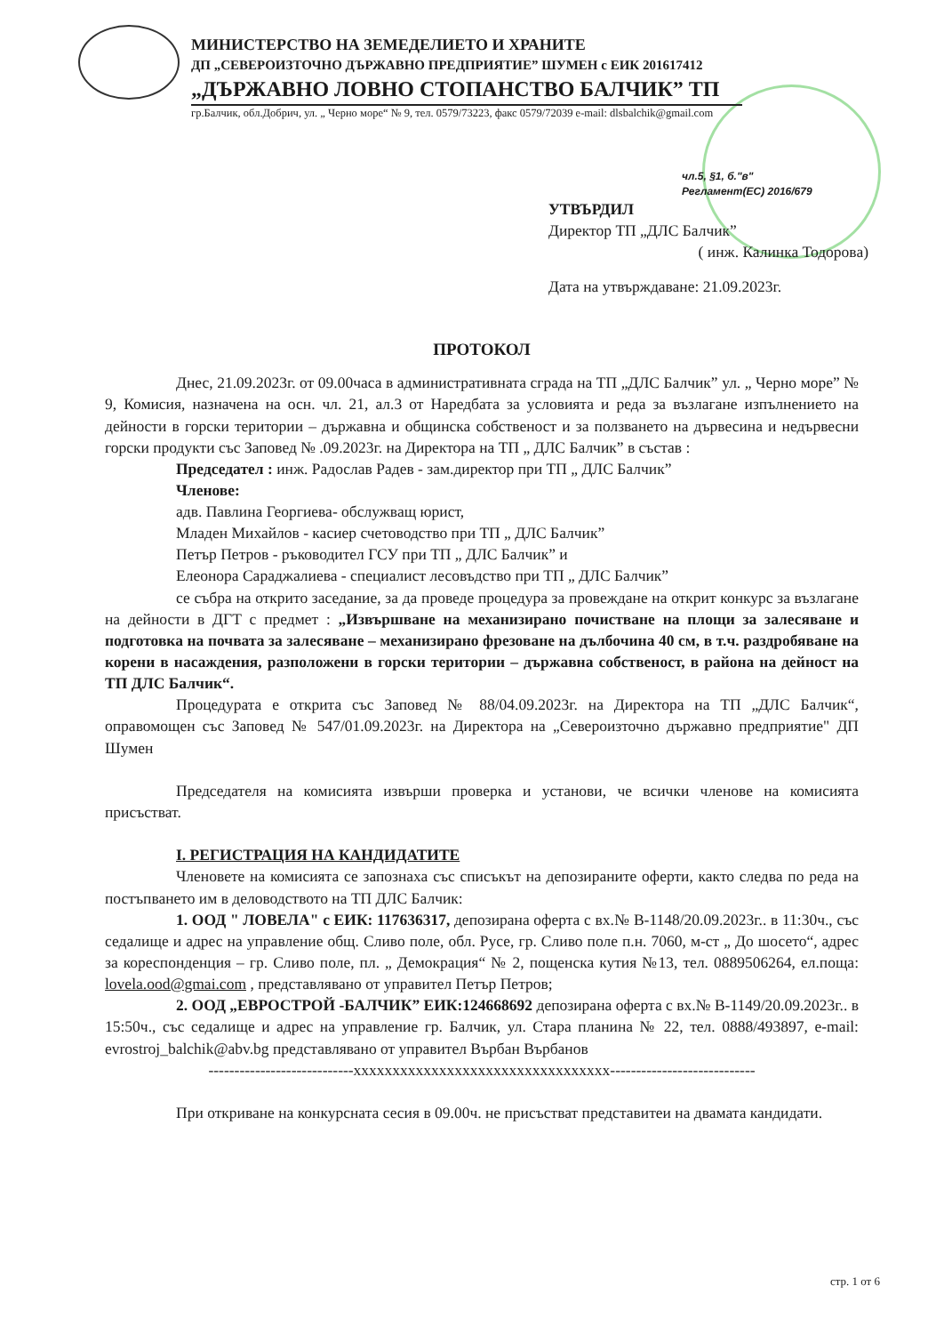МИНИСТЕРСТВО НА ЗЕМЕДЕЛИЕТО И ХРАНИТЕ
ДП „СЕВЕРОИЗТОЧНО ДЪРЖАВНО ПРЕДПРИЯТИЕ” ШУМЕН с ЕИК 201617412
„ДЪРЖАВНО ЛОВНО СТОПАНСТВО БАЛЧИК” ТП
гр.Балчик, обл.Добрич, ул. „ Черно море“ № 9, тел. 0579/73223, факс 0579/72039 e-mail: dlsbalchik@gmail.com
чл.5, §1, б."в"
Регламент(ЕС) 2016/679
УТВЪРДИЛ
Директор ТП „ДЛС Балчик”
( инж. Калинка Тодорова)
Дата на утвърждаване: 21.09.2023г.
ПРОТОКОЛ
Днес, 21.09.2023г. от 09.00часа в административната сграда на ТП „ДЛС Балчик” ул. „ Черно море” № 9, Комисия, назначена на осн. чл. 21, ал.3 от Наредбата за условията и реда за възлагане изпълнението на дейности в горски територии – държавна и общинска собственост и за ползването на дървесина и недървесни горски продукти със Заповед № .09.2023г. на Директора на ТП „ ДЛС Балчик” в състав :
Председател : инж. Радослав Радев - зам.директор при ТП „ ДЛС Балчик”
Членове:
адв. Павлина Георгиева- обслужващ юрист,
Младен Михайлов - касиер счетоводство при ТП „ ДЛС Балчик”
Петър Петров - ръководител ГСУ при ТП „ ДЛС Балчик” и
Елеонора Сараджалиева - специалист лесовъдство при ТП „ ДЛС Балчик”
се събра на открито заседание, за да проведе процедура за провеждане на открит конкурс за възлагане на дейности в ДГТ с предмет : „Извършване на механизирано почистване на площи за залесяване и подготовка на почвата за залесяване – механизирано фрезоване на дълбочина 40 см, в т.ч. раздробяване на корени в насаждения, разположени в горски територии – държавна собственост, в района на дейност на ТП ДЛС Балчик“.
Процедурата е открита със Заповед № 88/04.09.2023г. на Директора на ТП „ДЛС Балчик“, оправомощен със Заповед № 547/01.09.2023г. на Директора на „Североизточно държавно предприятие" ДП Шумен
Председателя на комисията извърши проверка и установи, че всички членове на комисията присъстват.
I. РЕГИСТРАЦИЯ НА КАНДИДАТИТЕ
Членовете на комисията се запознаха със списъкът на депозираните оферти, както следва по реда на постъпването им в деловодството на ТП ДЛС Балчик:
1. ООД " ЛОВЕЛА" с ЕИК: 117636317, депозирана оферта с вх.№ В-1148/20.09.2023г.. в 11:30ч., със седалище и адрес на управление общ. Сливо поле, обл. Русе, гр. Сливо поле п.н. 7060, м-ст „ До шосето“, адрес за кореспонденция – гр. Сливо поле, пл. „ Демокрация“ № 2, пощенска кутия №13, тел. 0889506264, ел.поща: lovela.ood@gmai.com , представлявано от управител Петър Петров;
2. ООД „ЕВРОСТРОЙ -БАЛЧИК” ЕИК:124668692 депозирана оферта с вх.№ В-1149/20.09.2023г.. в 15:50ч., със седалище и адрес на управление гр. Балчик, ул. Стара планина № 22, тел. 0888/493897, e-mail: evrostroj_balchik@abv.bg представлявано от управител Върбан Върбанов
----------------------------xxxxxxxxxxxxxxxxxxxxxxxxxxxxxxxxx----------------------------
При откриване на конкурсната сесия в 09.00ч. не присъстват представитеи на двамата кандидати.
стр. 1 от 6